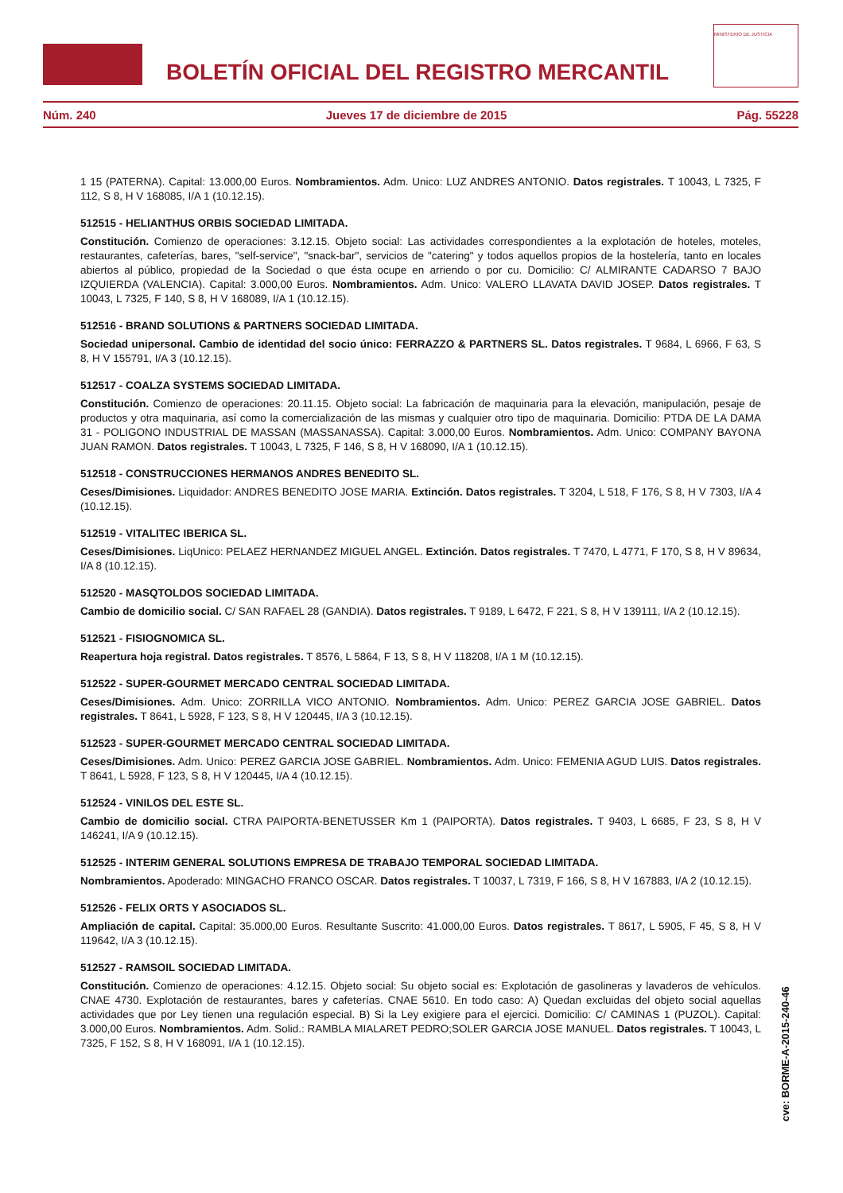BOLETÍN OFICIAL DEL REGISTRO MERCANTIL
MINISTERIO DE JUSTICIA
Núm. 240 Jueves 17 de diciembre de 2015 Pág. 55228
1 15 (PATERNA). Capital: 13.000,00 Euros. Nombramientos. Adm. Unico: LUZ ANDRES ANTONIO. Datos registrales. T 10043, L 7325, F 112, S 8, H V 168085, I/A 1 (10.12.15).
512515 - HELIANTHUS ORBIS SOCIEDAD LIMITADA.
Constitución. Comienzo de operaciones: 3.12.15. Objeto social: Las actividades correspondientes a la explotación de hoteles, moteles, restaurantes, cafeterías, bares, "self-service", "snack-bar", servicios de "catering" y todos aquellos propios de la hostelería, tanto en locales abiertos al público, propiedad de la Sociedad o que ésta ocupe en arriendo o por cu. Domicilio: C/ ALMIRANTE CADARSO 7 BAJO IZQUIERDA (VALENCIA). Capital: 3.000,00 Euros. Nombramientos. Adm. Unico: VALERO LLAVATA DAVID JOSEP. Datos registrales. T 10043, L 7325, F 140, S 8, H V 168089, I/A 1 (10.12.15).
512516 - BRAND SOLUTIONS & PARTNERS SOCIEDAD LIMITADA.
Sociedad unipersonal. Cambio de identidad del socio único: FERRAZZO & PARTNERS SL. Datos registrales. T 9684, L 6966, F 63, S 8, H V 155791, I/A 3 (10.12.15).
512517 - COALZA SYSTEMS SOCIEDAD LIMITADA.
Constitución. Comienzo de operaciones: 20.11.15. Objeto social: La fabricación de maquinaria para la elevación, manipulación, pesaje de productos y otra maquinaria, así como la comercialización de las mismas y cualquier otro tipo de maquinaria. Domicilio: PTDA DE LA DAMA 31 - POLIGONO INDUSTRIAL DE MASSAN (MASSANASSA). Capital: 3.000,00 Euros. Nombramientos. Adm. Unico: COMPANY BAYONA JUAN RAMON. Datos registrales. T 10043, L 7325, F 146, S 8, H V 168090, I/A 1 (10.12.15).
512518 - CONSTRUCCIONES HERMANOS ANDRES BENEDITO SL.
Ceses/Dimisiones. Liquidador: ANDRES BENEDITO JOSE MARIA. Extinción. Datos registrales. T 3204, L 518, F 176, S 8, H V 7303, I/A 4 (10.12.15).
512519 - VITALITEC IBERICA SL.
Ceses/Dimisiones. LiqUnico: PELAEZ HERNANDEZ MIGUEL ANGEL. Extinción. Datos registrales. T 7470, L 4771, F 170, S 8, H V 89634, I/A 8 (10.12.15).
512520 - MASQTOLDOS SOCIEDAD LIMITADA.
Cambio de domicilio social. C/ SAN RAFAEL 28 (GANDIA). Datos registrales. T 9189, L 6472, F 221, S 8, H V 139111, I/A 2 (10.12.15).
512521 - FISIOGNOMICA SL.
Reapertura hoja registral. Datos registrales. T 8576, L 5864, F 13, S 8, H V 118208, I/A 1 M (10.12.15).
512522 - SUPER-GOURMET MERCADO CENTRAL SOCIEDAD LIMITADA.
Ceses/Dimisiones. Adm. Unico: ZORRILLA VICO ANTONIO. Nombramientos. Adm. Unico: PEREZ GARCIA JOSE GABRIEL. Datos registrales. T 8641, L 5928, F 123, S 8, H V 120445, I/A 3 (10.12.15).
512523 - SUPER-GOURMET MERCADO CENTRAL SOCIEDAD LIMITADA.
Ceses/Dimisiones. Adm. Unico: PEREZ GARCIA JOSE GABRIEL. Nombramientos. Adm. Unico: FEMENIA AGUD LUIS. Datos registrales. T 8641, L 5928, F 123, S 8, H V 120445, I/A 4 (10.12.15).
512524 - VINILOS DEL ESTE SL.
Cambio de domicilio social. CTRA PAIPORTA-BENETUSSER Km 1 (PAIPORTA). Datos registrales. T 9403, L 6685, F 23, S 8, H V 146241, I/A 9 (10.12.15).
512525 - INTERIM GENERAL SOLUTIONS EMPRESA DE TRABAJO TEMPORAL SOCIEDAD LIMITADA.
Nombramientos. Apoderado: MINGACHO FRANCO OSCAR. Datos registrales. T 10037, L 7319, F 166, S 8, H V 167883, I/A 2 (10.12.15).
512526 - FELIX ORTS Y ASOCIADOS SL.
Ampliación de capital. Capital: 35.000,00 Euros. Resultante Suscrito: 41.000,00 Euros. Datos registrales. T 8617, L 5905, F 45, S 8, H V 119642, I/A 3 (10.12.15).
512527 - RAMSOIL SOCIEDAD LIMITADA.
Constitución. Comienzo de operaciones: 4.12.15. Objeto social: Su objeto social es: Explotación de gasolineras y lavaderos de vehículos. CNAE 4730. Explotación de restaurantes, bares y cafeterías. CNAE 5610. En todo caso: A) Quedan excluidas del objeto social aquellas actividades que por Ley tienen una regulación especial. B) Si la Ley exigiere para el ejercici. Domicilio: C/ CAMINAS 1 (PUZOL). Capital: 3.000,00 Euros. Nombramientos. Adm. Solid.: RAMBLA MIALARET PEDRO;SOLER GARCIA JOSE MANUEL. Datos registrales. T 10043, L 7325, F 152, S 8, H V 168091, I/A 1 (10.12.15).
cve: BORME-A-2015-240-46